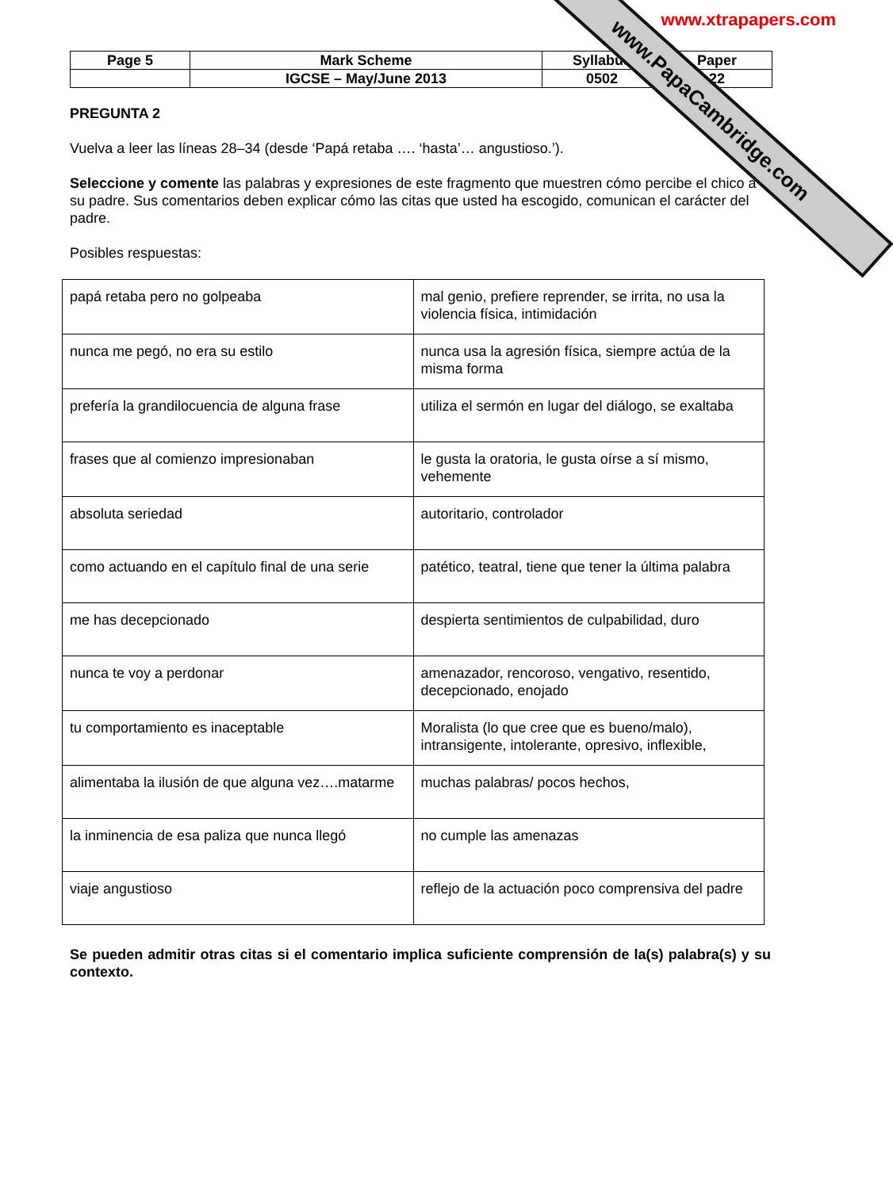www.PapaCambridge.com
www.xtrapapers.com
| Page 5 | Mark Scheme | Syllabus | Paper |
| | IGCSE – May/June 2013 | 0502 | 22 |
PREGUNTA 2
Vuelva a leer las líneas 28–34 (desde ‘Papá retaba …. ‘hasta’… angustioso.’).
Seleccione y comente las palabras y expresiones de este fragmento que muestren cómo percibe el chico a su padre. Sus comentarios deben explicar cómo las citas que usted ha escogido, comunican el carácter del padre.
Posibles respuestas:
| papá retaba pero no golpeaba | mal genio, prefiere reprender, se irrita, no usa la violencia física, intimidación |
| nunca me pegó, no era su estilo | nunca usa la agresión física, siempre actúa de la misma forma |
| prefería la grandilocuencia de alguna frase | utiliza el sermón en lugar del diálogo, se exaltaba |
| frases que al comienzo impresionaban | le gusta la oratoria, le gusta oírse a sí mismo, vehemente |
| absoluta seriedad | autoritario, controlador |
| como actuando en el capítulo final de una serie | patético, teatral, tiene que tener la última palabra |
| me has decepcionado | despierta sentimientos de culpabilidad, duro |
| nunca te voy a perdonar | amenazador, rencoroso, vengativo, resentido, decepcionado, enojado |
| tu comportamiento es inaceptable | Moralista (lo que cree que es bueno/malo), intransigente, intolerante, opresivo, inflexible, |
| alimentaba la ilusión de que alguna vez….matarme | muchas palabras/ pocos hechos, |
| la inminencia de esa paliza que nunca llegó | no cumple las amenazas |
| viaje angustioso | reflejo de la actuación poco comprensiva del padre |
Se pueden admitir otras citas si el comentario implica suficiente comprensión de la(s) palabra(s) y su contexto.